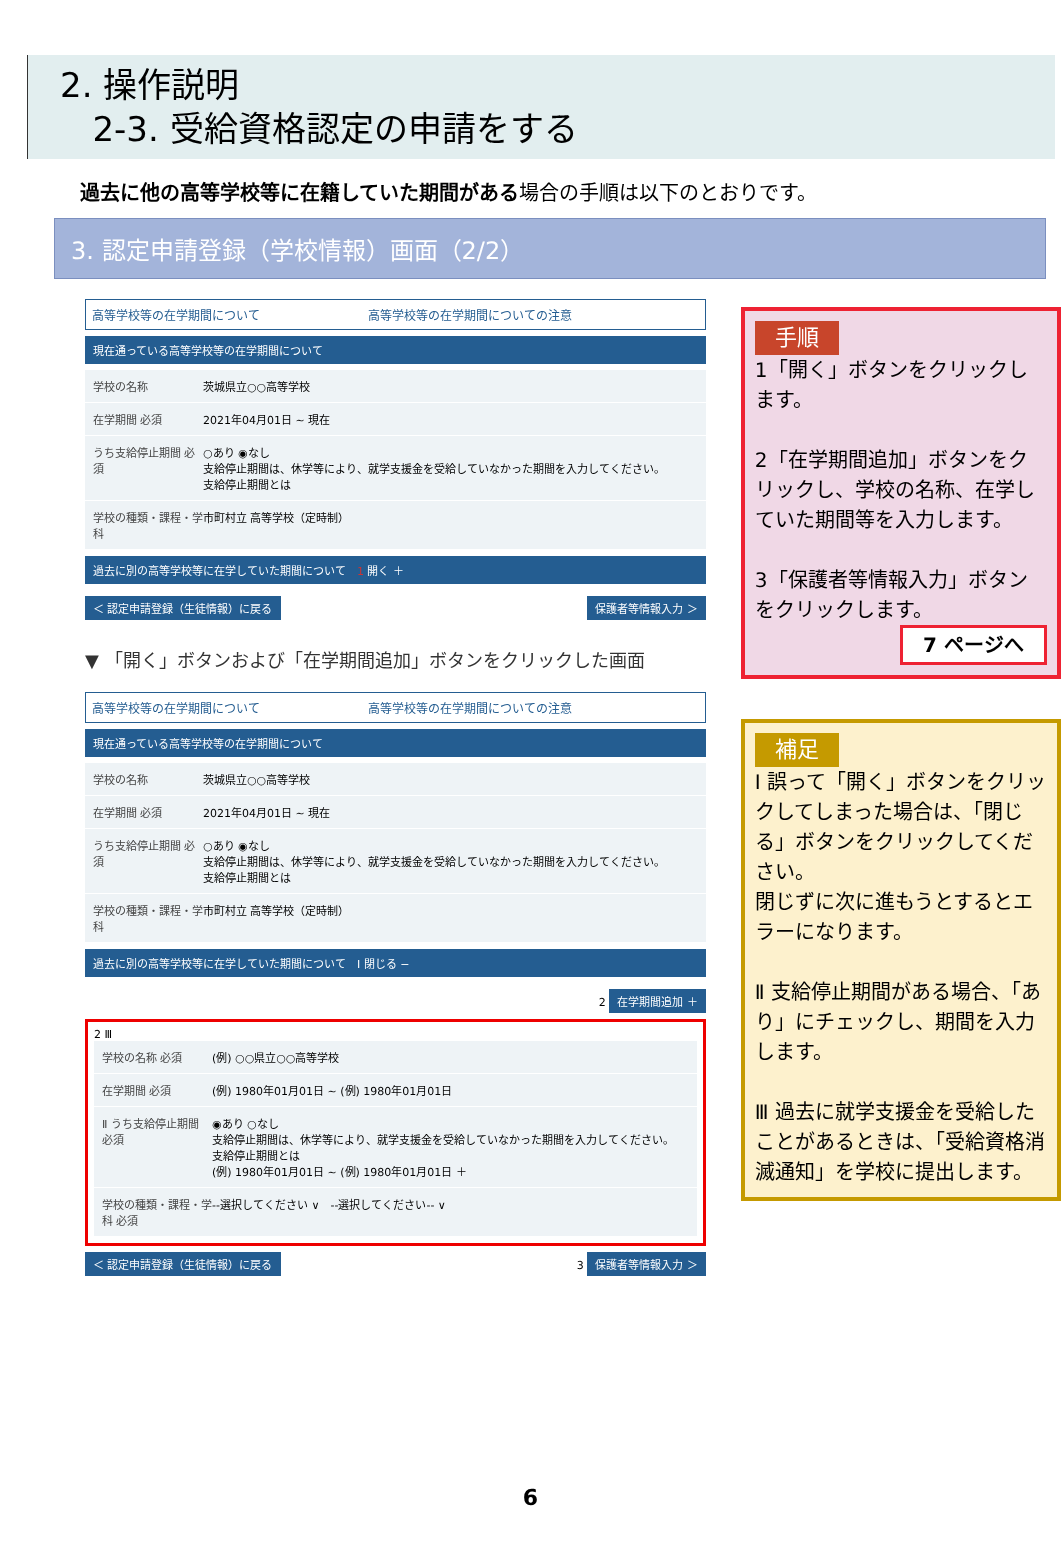2. 操作説明
2-3. 受給資格認定の申請をする
過去に他の高等学校等に在籍していた期間がある場合の手順は以下のとおりです。
3. 認定申請登録（学校情報）画面（2/2）
高等学校等の在学期間について　　　　　　　　　高等学校等の在学期間についての注意
現在通っている高等学校等の在学期間について
学校の名称 茨城県立○○高等学校
在学期間 必須 2021年04月01日 ~ 現在
うち支給停止期間 必須
○あり ◉なし
支給停止期間は、休学等により、就学支援金を受給していなかった期間を入力してください。
支給停止期間とは
学校の種類・課程・学科
市町村立 高等学校（定時制）
過去に別の高等学校等に在学していた期間について　1 開く ＋
＜ 認定申請登録（生徒情報）に戻る 保護者等情報入力 ＞
▼ 「開く」ボタンおよび「在学期間追加」ボタンをクリックした画面
高等学校等の在学期間について　　　　　　　　　高等学校等の在学期間についての注意
現在通っている高等学校等の在学期間について
学校の名称 茨城県立○○高等学校
在学期間 必須 2021年04月01日 ~ 現在
うち支給停止期間 必須
○あり ◉なし
支給停止期間は、休学等により、就学支援金を受給していなかった期間を入力してください。
支給停止期間とは
学校の種類・課程・学科
市町村立 高等学校（定時制）
過去に別の高等学校等に在学していた期間について　Ⅰ 閉じる −
2 在学期間追加 ＋
2 Ⅲ
学校の名称 必須 (例) ○○県立○○高等学校
在学期間 必須 (例) 1980年01月01日 ~ (例) 1980年01月01日
Ⅱ うち支給停止期間 必須
◉あり ○なし
支給停止期間は、休学等により、就学支援金を受給していなかった期間を入力してください。
支給停止期間とは
(例) 1980年01月01日 ~ (例) 1980年01月01日 ＋
学校の種類・課程・学科 必須
--選択してください ∨　--選択してください-- ∨
＜ 認定申請登録（生徒情報）に戻る 3 保護者等情報入力 ＞
手順
1「開く」ボタンをクリックします。
2「在学期間追加」ボタンをクリックし、学校の名称、在学していた期間等を入力します。
3「保護者等情報入力」ボタンをクリックします。
7 ページへ
補足
Ⅰ 誤って「開く」ボタンをクリックしてしまった場合は、「閉じる」ボタンをクリックしてください。
閉じずに次に進もうとするとエラーになります。
Ⅱ 支給停止期間がある場合、「あり」にチェックし、期間を入力します。
Ⅲ 過去に就学支援金を受給したことがあるときは、「受給資格消滅通知」を学校に提出します。
6